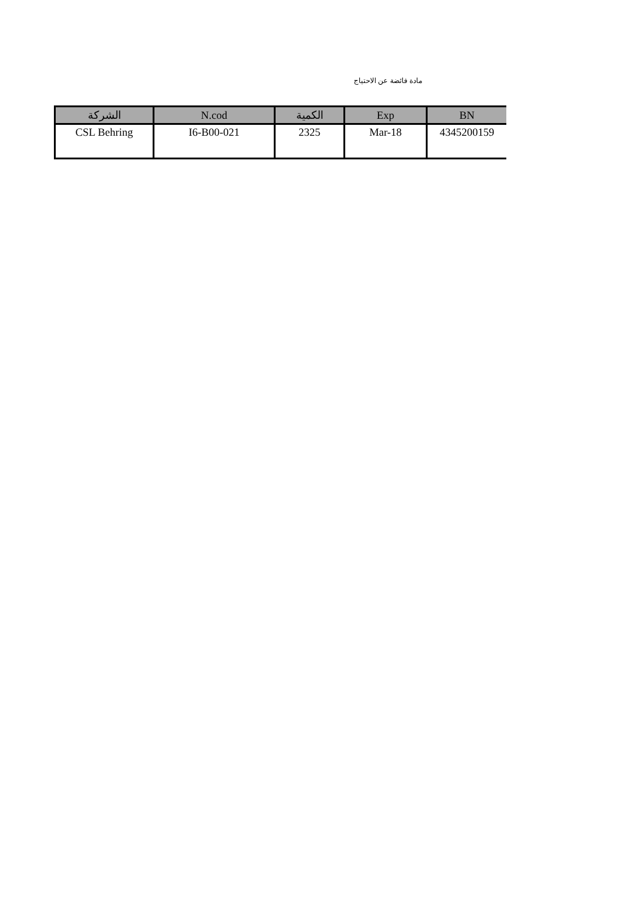مادة فائضة عن الاحتياج
| الشركة | N.cod | الكمية | Exp | BN |
| --- | --- | --- | --- | --- |
| CSL Behring | I6-B00-021 | 2325 | Mar-18 | 4345200159 |